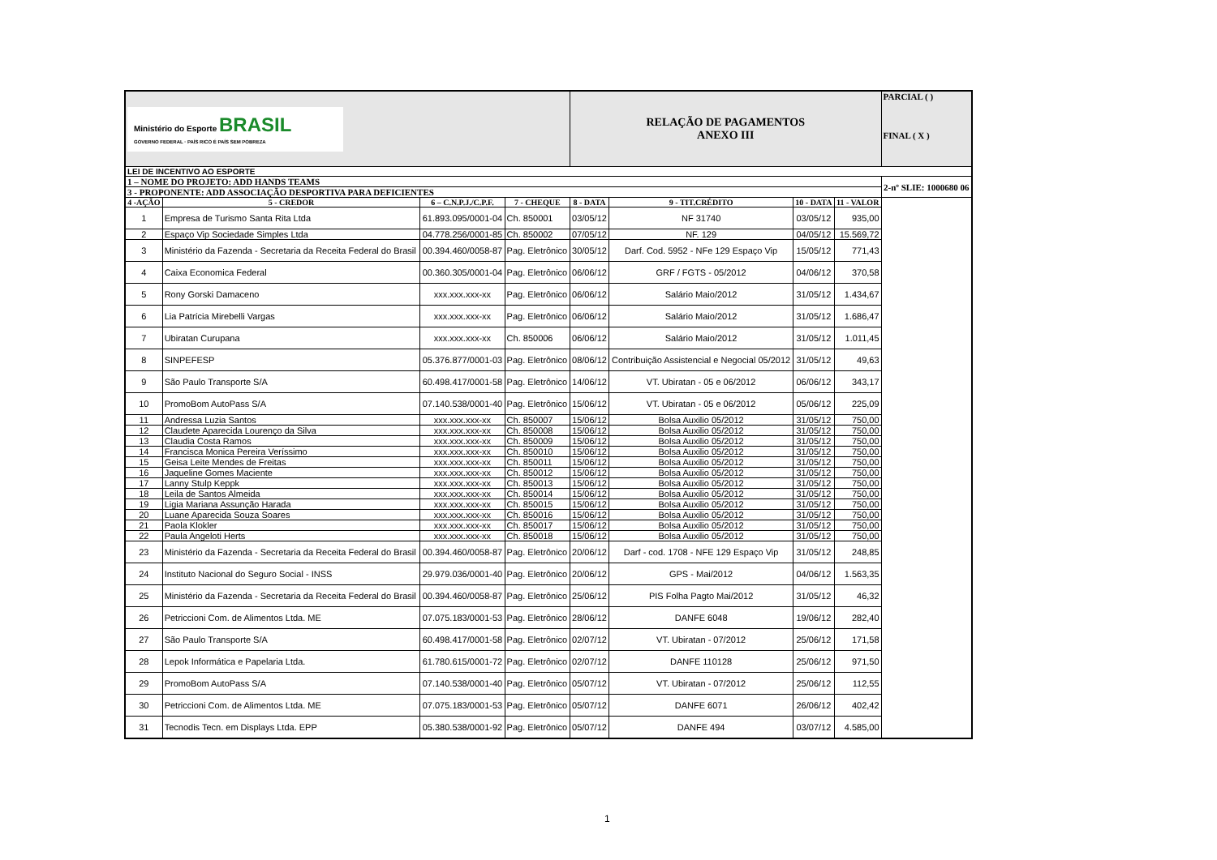| Ministério do Esporte BRASIL GOVERNO FEDERAL · PAÍS RICO É PAÍS SEM POBREZA | | | | RELAÇÃO DE PAGAMENTOS ANEXO III | | | | PARCIAL ( ) FINAL ( X ) |
| LEI DE INCENTIVO AO ESPORTE | | | | | | | | |
| 1 – NOME DO PROJETO: ADD HANDS TEAMS | | | | | | | | 2-nº SLIE: 1000680 06 |
| 3 - PROPONENTE: ADD ASSOCIAÇÃO DESPORTIVA PARA DEFICIENTES | | | | | | | | |
| 4 -AÇÃO | 5 - CREDOR | 6 – C.N.P.J./C.P.F. | 7 - CHEQUE | 8 - DATA | 9 - TIT.CRÉDITO | 10 - DATA | 11 - VALOR | |
| 1 | Empresa de Turismo Santa Rita Ltda | 61.893.095/0001-04 | Ch. 850001 | 03/05/12 | NF 31740 | 03/05/12 | 935,00 | |
| 2 | Espaço Vip Sociedade Simples Ltda | 04.778.256/0001-85 | Ch. 850002 | 07/05/12 | NF. 129 | 04/05/12 | 15.569,72 | |
| 3 | Ministério da Fazenda - Secretaria da Receita Federal do Brasil | 00.394.460/0058-87 | Pag. Eletrônico | 30/05/12 | Darf. Cod. 5952 - NFe 129 Espaço Vip | 15/05/12 | 771,43 | |
| 4 | Caixa Economica Federal | 00.360.305/0001-04 | Pag. Eletrônico | 06/06/12 | GRF / FGTS - 05/2012 | 04/06/12 | 370,58 | |
| 5 | Rony Gorski Damaceno | xxx.xxx.xxx-xx | Pag. Eletrônico | 06/06/12 | Salário Maio/2012 | 31/05/12 | 1.434,67 | |
| 6 | Lia Patrícia Mirebelli Vargas | xxx.xxx.xxx-xx | Pag. Eletrônico | 06/06/12 | Salário Maio/2012 | 31/05/12 | 1.686,47 | |
| 7 | Ubiratan Curupana | xxx.xxx.xxx-xx | Ch. 850006 | 06/06/12 | Salário Maio/2012 | 31/05/12 | 1.011,45 | |
| 8 | SINPEFESP | 05.376.877/0001-03 | Pag. Eletrônico | 08/06/12 | Contribuição Assistencial e Negocial 05/2012 | 31/05/12 | 49,63 | |
| 9 | São Paulo Transporte S/A | 60.498.417/0001-58 | Pag. Eletrônico | 14/06/12 | VT. Ubiratan - 05 e 06/2012 | 06/06/12 | 343,17 | |
| 10 | PromoBom AutoPass S/A | 07.140.538/0001-40 | Pag. Eletrônico | 15/06/12 | VT. Ubiratan - 05 e 06/2012 | 05/06/12 | 225,09 | |
| 11 | Andressa Luzia Santos | xxx.xxx.xxx-xx | Ch. 850007 | 15/06/12 | Bolsa Auxilio 05/2012 | 31/05/12 | 750,00 | |
| 12 | Claudete Aparecida Lourenço da Silva | xxx.xxx.xxx-xx | Ch. 850008 | 15/06/12 | Bolsa Auxilio 05/2012 | 31/05/12 | 750,00 | |
| 13 | Claudia Costa Ramos | xxx.xxx.xxx-xx | Ch. 850009 | 15/06/12 | Bolsa Auxilio 05/2012 | 31/05/12 | 750,00 | |
| 14 | Francisca Monica Pereira Veríssimo | xxx.xxx.xxx-xx | Ch. 850010 | 15/06/12 | Bolsa Auxilio 05/2012 | 31/05/12 | 750,00 | |
| 15 | Geisa Leite Mendes de Freitas | xxx.xxx.xxx-xx | Ch. 850011 | 15/06/12 | Bolsa Auxilio 05/2012 | 31/05/12 | 750,00 | |
| 16 | Jaqueline Gomes Maciente | xxx.xxx.xxx-xx | Ch. 850012 | 15/06/12 | Bolsa Auxilio 05/2012 | 31/05/12 | 750,00 | |
| 17 | Lanny Stulp Keppk | xxx.xxx.xxx-xx | Ch. 850013 | 15/06/12 | Bolsa Auxilio 05/2012 | 31/05/12 | 750,00 | |
| 18 | Leila de Santos Almeida | xxx.xxx.xxx-xx | Ch. 850014 | 15/06/12 | Bolsa Auxilio 05/2012 | 31/05/12 | 750,00 | |
| 19 | Ligia Mariana Assunção Harada | xxx.xxx.xxx-xx | Ch. 850015 | 15/06/12 | Bolsa Auxilio 05/2012 | 31/05/12 | 750,00 | |
| 20 | Luane Aparecida Souza Soares | xxx.xxx.xxx-xx | Ch. 850016 | 15/06/12 | Bolsa Auxilio 05/2012 | 31/05/12 | 750,00 | |
| 21 | Paola Klokler | xxx.xxx.xxx-xx | Ch. 850017 | 15/06/12 | Bolsa Auxilio 05/2012 | 31/05/12 | 750,00 | |
| 22 | Paula Angeloti Herts | xxx.xxx.xxx-xx | Ch. 850018 | 15/06/12 | Bolsa Auxilio 05/2012 | 31/05/12 | 750,00 | |
| 23 | Ministério da Fazenda - Secretaria da Receita Federal do Brasil | 00.394.460/0058-87 | Pag. Eletrônico | 20/06/12 | Darf - cod. 1708 - NFE 129 Espaço Vip | 31/05/12 | 248,85 | |
| 24 | Instituto Nacional do Seguro Social - INSS | 29.979.036/0001-40 | Pag. Eletrônico | 20/06/12 | GPS - Mai/2012 | 04/06/12 | 1.563,35 | |
| 25 | Ministério da Fazenda - Secretaria da Receita Federal do Brasil | 00.394.460/0058-87 | Pag. Eletrônico | 25/06/12 | PIS Folha Pagto Mai/2012 | 31/05/12 | 46,32 | |
| 26 | Petriccioni Com. de Alimentos Ltda. ME | 07.075.183/0001-53 | Pag. Eletrônico | 28/06/12 | DANFE 6048 | 19/06/12 | 282,40 | |
| 27 | São Paulo Transporte S/A | 60.498.417/0001-58 | Pag. Eletrônico | 02/07/12 | VT. Ubiratan - 07/2012 | 25/06/12 | 171,58 | |
| 28 | Lepok Informática e Papelaria Ltda. | 61.780.615/0001-72 | Pag. Eletrônico | 02/07/12 | DANFE 110128 | 25/06/12 | 971,50 | |
| 29 | PromoBom AutoPass S/A | 07.140.538/0001-40 | Pag. Eletrônico | 05/07/12 | VT. Ubiratan - 07/2012 | 25/06/12 | 112,55 | |
| 30 | Petriccioni Com. de Alimentos Ltda. ME | 07.075.183/0001-53 | Pag. Eletrônico | 05/07/12 | DANFE 6071 | 26/06/12 | 402,42 | |
| 31 | Tecnodis Tecn. em Displays Ltda. EPP | 05.380.538/0001-92 | Pag. Eletrônico | 05/07/12 | DANFE 494 | 03/07/12 | 4.585,00 | |
1